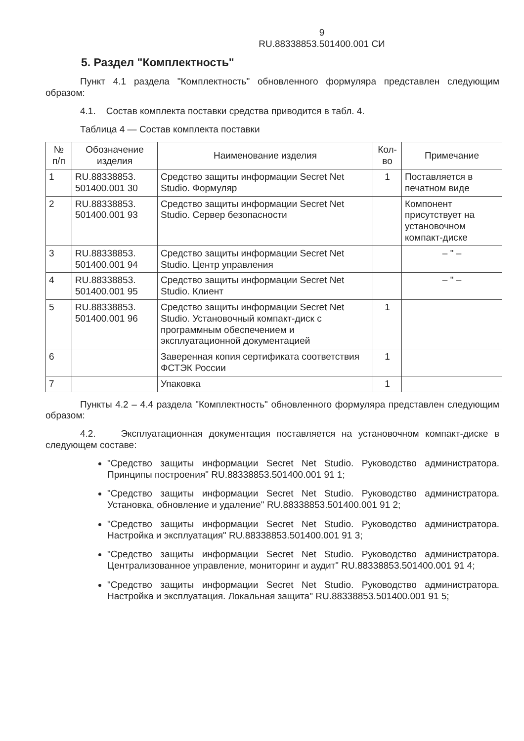9
RU.88338853.501400.001 СИ
5. Раздел "Комплектность"
Пункт 4.1 раздела "Комплектность" обновленного формуляра представлен следующим образом:
4.1. Состав комплекта поставки средства приводится в табл. 4.
Таблица 4 — Состав комплекта поставки
| № п/п | Обозначение изделия | Наименование изделия | Кол-во | Примечание |
| --- | --- | --- | --- | --- |
| 1 | RU.88338853. 501400.001 30 | Средство защиты информации Secret Net Studio. Формуляр | 1 | Поставляется в печатном виде |
| 2 | RU.88338853. 501400.001 93 | Средство защиты информации Secret Net Studio. Сервер безопасности | | Компонент присутствует на установочном компакт-диске |
| 3 | RU.88338853. 501400.001 94 | Средство защиты информации Secret Net Studio. Центр управления | | – " – |
| 4 | RU.88338853. 501400.001 95 | Средство защиты информации Secret Net Studio. Клиент | | – " – |
| 5 | RU.88338853. 501400.001 96 | Средство защиты информации Secret Net Studio. Установочный компакт-диск с программным обеспечением и эксплуатационной документацией | 1 | |
| 6 | | Заверенная копия сертификата соответствия ФСТЭК России | 1 | |
| 7 | | Упаковка | 1 | |
Пункты 4.2 – 4.4 раздела "Комплектность" обновленного формуляра представлен следующим образом:
4.2. Эксплуатационная документация поставляется на установочном компакт-диске в следующем составе:
"Средство защиты информации Secret Net Studio. Руководство администратора. Принципы построения" RU.88338853.501400.001 91 1;
"Средство защиты информации Secret Net Studio. Руководство администратора. Установка, обновление и удаление" RU.88338853.501400.001 91 2;
"Средство защиты информации Secret Net Studio. Руководство администратора. Настройка и эксплуатация" RU.88338853.501400.001 91 3;
"Средство защиты информации Secret Net Studio. Руководство администратора. Централизованное управление, мониторинг и аудит" RU.88338853.501400.001 91 4;
"Средство защиты информации Secret Net Studio. Руководство администратора. Настройка и эксплуатация. Локальная защита" RU.88338853.501400.001 91 5;